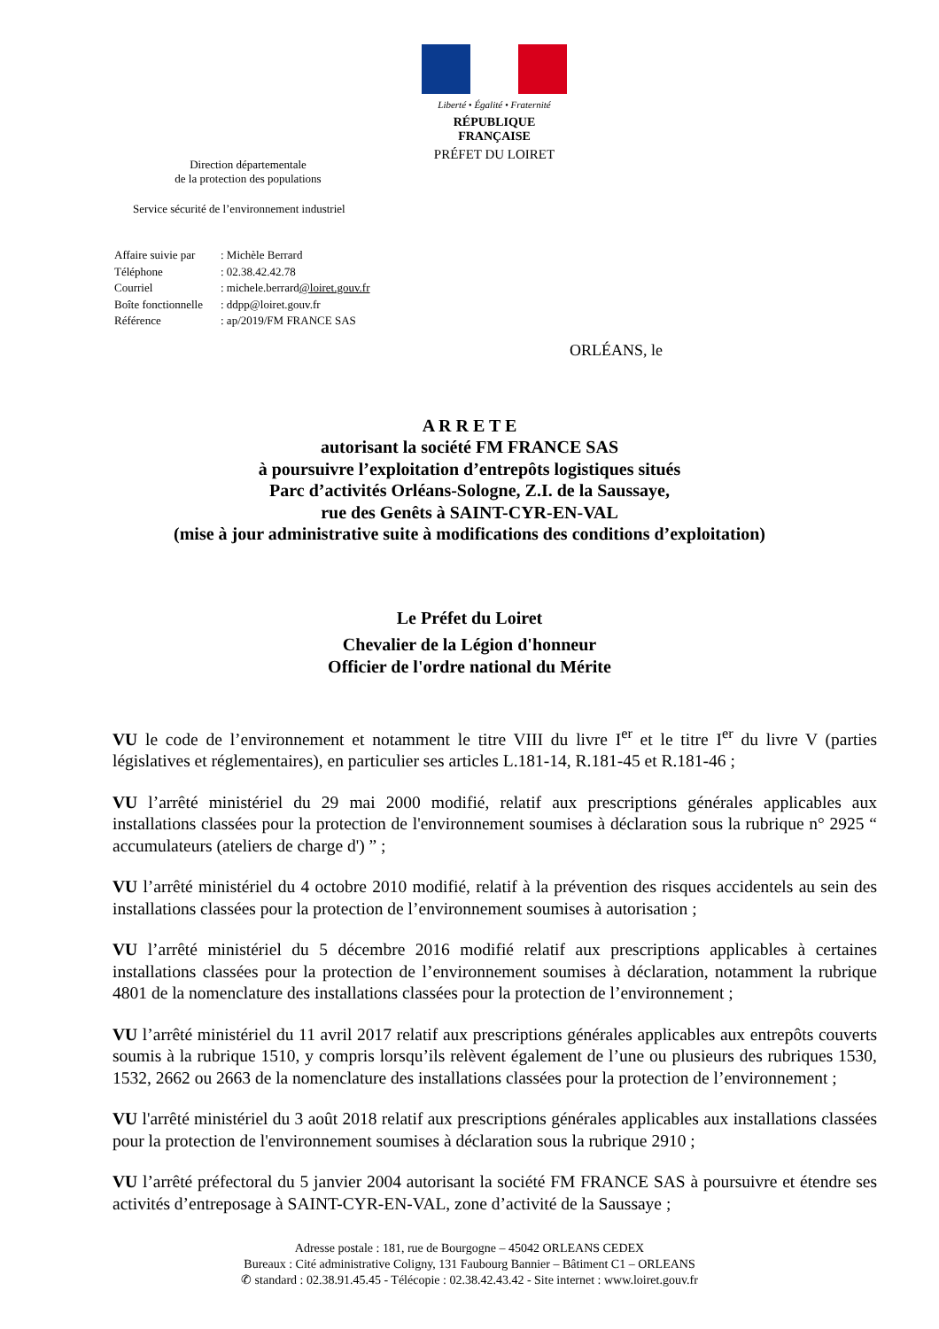Liberté • Égalité • Fraternité
RÉPUBLIQUE FRANÇAISE
PRÉFET DU LOIRET
Direction départementale
de la protection des populations
Service sécurité de l’environnement industriel
| Affaire suivie par | : Michèle Berrard |
| Téléphone | : 02.38.42.42.78 |
| Courriel | : michele.berrard @loiret.gouv.fr |
| Boîte fonctionnelle | : ddpp@loiret.gouv.fr |
| Référence | : ap/2019/FM FRANCE SAS |
ORLÉANS, le
A R R E T E
autorisant la société FM FRANCE SAS
à poursuivre l’exploitation d’entrepôts logistiques situés
Parc d’activités Orléans-Sologne, Z.I. de la Saussaye,
rue des Genêts à SAINT-CYR-EN-VAL
(mise à jour administrative suite à modifications des conditions d’exploitation)
Le Préfet du Loiret
Chevalier de la Légion d'honneur
Officier de l'ordre national du Mérite
VU le code de l’environnement et notamment le titre VIII du livre I<sup>er</sup> et le titre I<sup>er</sup> du livre V (parties législatives et réglementaires), en particulier ses articles L.181-14, R.181-45 et R.181-46 ;
VU l’arrêté ministériel du 29 mai 2000 modifié, relatif aux prescriptions générales applicables aux installations classées pour la protection de l'environnement soumises à déclaration sous la rubrique n° 2925 “ accumulateurs (ateliers de charge d') ” ;
VU l’arrêté ministériel du 4 octobre 2010 modifié, relatif à la prévention des risques accidentels au sein des installations classées pour la protection de l’environnement soumises à autorisation ;
VU l’arrêté ministériel du 5 décembre 2016 modifié relatif aux prescriptions applicables à certaines installations classées pour la protection de l’environnement soumises à déclaration, notamment la rubrique 4801 de la nomenclature des installations classées pour la protection de l’environnement ;
VU l’arrêté ministériel du 11 avril 2017 relatif aux prescriptions générales applicables aux entrepôts couverts soumis à la rubrique 1510, y compris lorsqu’ils relèvent également de l’une ou plusieurs des rubriques 1530, 1532, 2662 ou 2663 de la nomenclature des installations classées pour la protection de l’environnement ;
VU l'arrêté ministériel du 3 août 2018 relatif aux prescriptions générales applicables aux installations classées pour la protection de l'environnement soumises à déclaration sous la rubrique 2910 ;
VU l’arrêté préfectoral du 5 janvier 2004 autorisant la société FM FRANCE SAS à poursuivre et étendre ses activités d’entreposage à SAINT-CYR-EN-VAL, zone d’activité de la Saussaye ;
Adresse postale : 181, rue de Bourgogne – 45042 ORLEANS CEDEX
Bureaux : Cité administrative Coligny, 131 Faubourg Bannier – Bâtiment C1 – ORLEANS
✆ standard : 02.38.91.45.45 - Télécopie : 02.38.42.43.42 - Site internet : www.loiret.gouv.fr